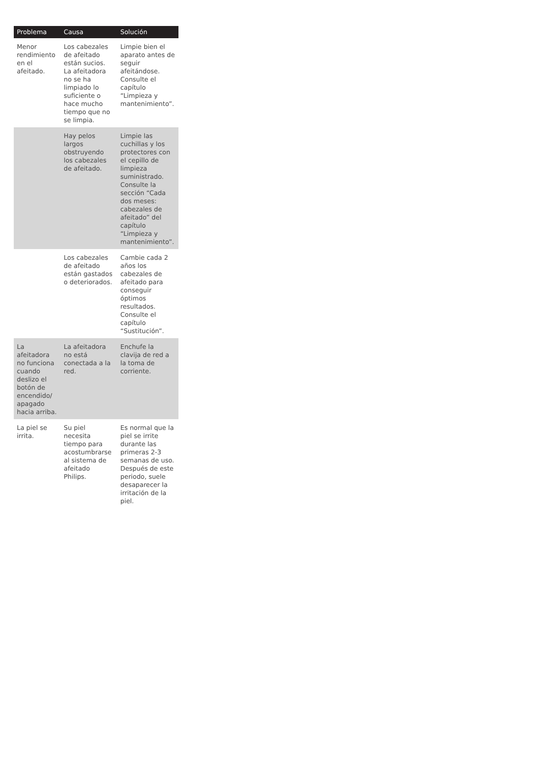| Problema | Causa | Solución |
| --- | --- | --- |
| Menor rendimiento en el afeitado. | Los cabezales de afeitado están sucios. La afeitadora no se ha limpiado lo suficiente o hace mucho tiempo que no se limpia. | Limpie bien el aparato antes de seguir afeitándose. Consulte el capítulo “Limpieza y mantenimiento”. |
| | Hay pelos largos obstruyendo los cabezales de afeitado. | Limpie las cuchillas y los protectores con el cepillo de limpieza suministrado. Consulte la sección “Cada dos meses: cabezales de afeitado” del capítulo “Limpieza y mantenimiento”. |
| | Los cabezales de afeitado están gastados o deteriorados. | Cambie cada 2 años los cabezales de afeitado para conseguir óptimos resultados. Consulte el capítulo “Sustitución”. |
| La afeitadora no funciona cuando deslizo el botón de encendido/ apagado hacia arriba. | La afeitadora no está conectada a la red. | Enchufe la clavija de red a la toma de corriente. |
| La piel se irrita. | Su piel necesita tiempo para acostumbrarse al sistema de afeitado Philips. | Es normal que la piel se irrite durante las primeras 2-3 semanas de uso. Después de este periodo, suele desaparecer la irritación de la piel. |